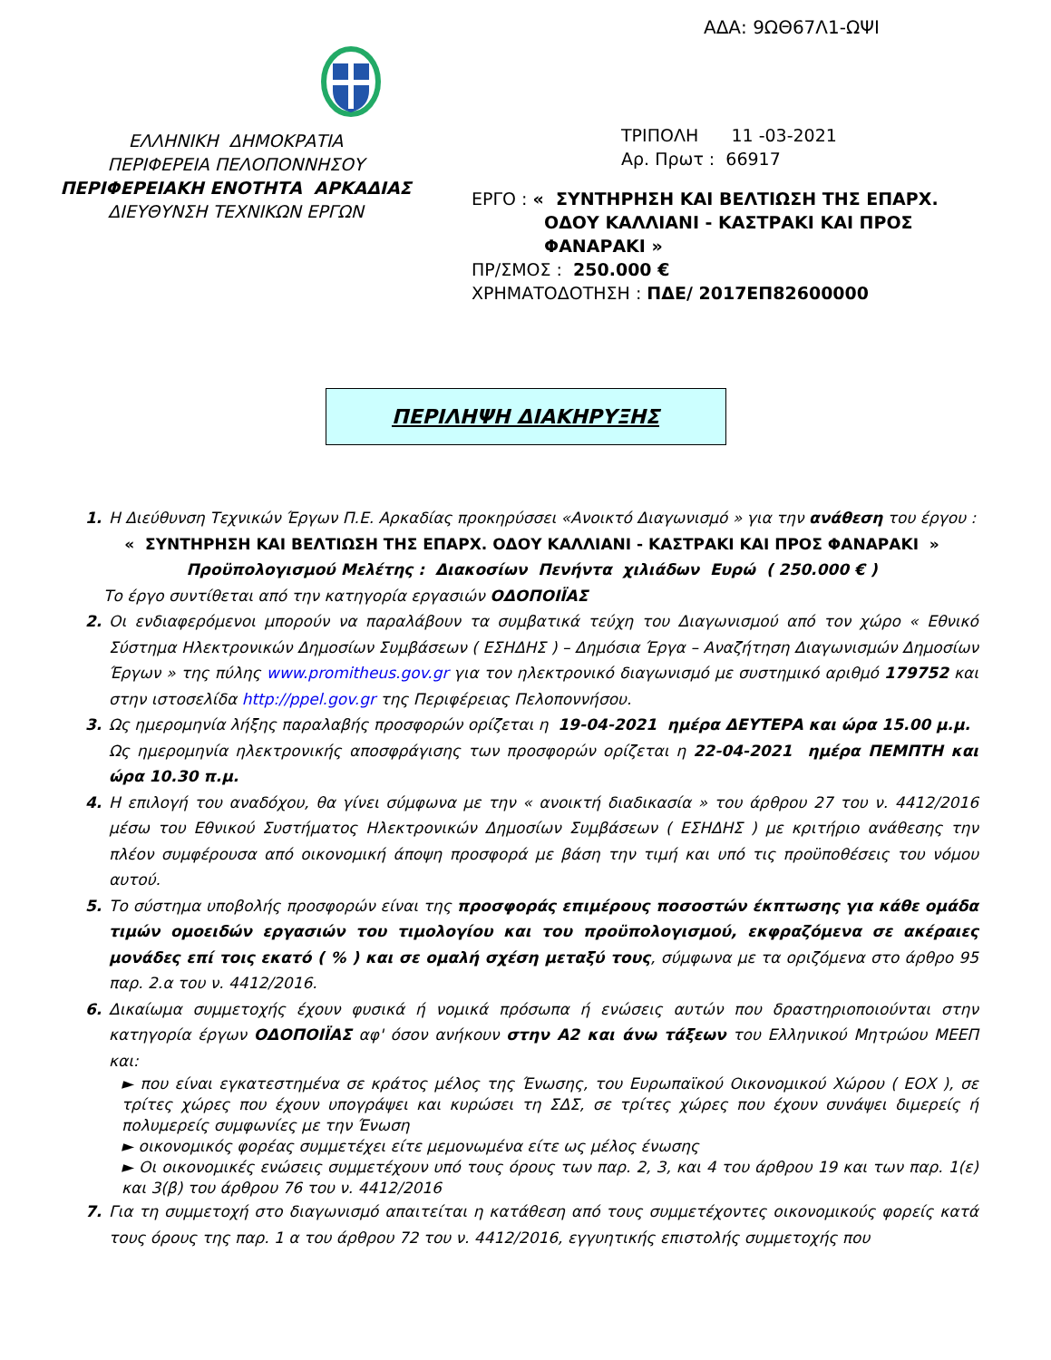ΑΔΑ: 9ΩΘ67Λ1-ΩΨΙ
ΕΛΛΗΝΙΚΗ ΔΗΜΟΚΡΑΤΙΑ
ΠΕΡΙΦΕΡΕΙΑ ΠΕΛΟΠΟΝΝΗΣΟΥ
ΠΕΡΙΦΕΡΕΙΑΚΗ ΕΝΟΤΗΤΑ ΑΡΚΑΔΙΑΣ
ΔΙΕΥΘΥΝΣΗ ΤΕΧΝΙΚΩΝ ΕΡΓΩΝ
ΤΡΙΠΟΛΗ 11 -03-2021
Αρ. Πρωτ : 66917
ΕΡΓΟ : « ΣΥΝΤΗΡΗΣΗ ΚΑΙ ΒΕΛΤΙΩΣΗ ΤΗΣ ΕΠΑΡΧ.
ΟΔΟΥ ΚΑΛΛΙΑΝΙ - ΚΑΣΤΡΑΚΙ ΚΑΙ ΠΡΟΣ
ΦΑΝΑΡΑΚΙ »
ΠΡ/ΣΜΟΣ : 250.000 €
ΧΡΗΜΑΤΟΔΟΤΗΣΗ : ΠΔΕ/ 2017ΕΠ82600000
ΠΕΡΙΛΗΨΗ ΔΙΑΚΗΡΥΞΗΣ
1. Η Διεύθυνση Τεχνικών Έργων Π.Ε. Αρκαδίας προκηρύσσει «Ανοικτό Διαγωνισμό » για την ανάθεση του έργου :
« ΣΥΝΤΗΡΗΣΗ ΚΑΙ ΒΕΛΤΙΩΣΗ ΤΗΣ ΕΠΑΡΧ. ΟΔΟΥ ΚΑΛΛΙΑΝΙ - ΚΑΣΤΡΑΚΙ ΚΑΙ ΠΡΟΣ ΦΑΝΑΡΑΚΙ »
Προϋπολογισμού Μελέτης : Διακοσίων Πενήντα χιλιάδων Ευρώ ( 250.000 € )
Το έργο συντίθεται από την κατηγορία εργασιών ΟΔΟΠΟΙΪΑΣ
2. Οι ενδιαφερόμενοι μπορούν να παραλάβουν τα συμβατικά τεύχη του Διαγωνισμού από τον χώρο « Εθνικό Σύστημα Ηλεκτρονικών Δημοσίων Συμβάσεων ( ΕΣΗΔΗΣ ) – Δημόσια Έργα – Αναζήτηση Διαγωνισμών Δημοσίων Έργων » της πύλης www.promitheus.gov.gr για τον ηλεκτρονικό διαγωνισμό με συστημικό αριθμό 179752 και στην ιστοσελίδα http://ppel.gov.gr της Περιφέρειας Πελοποννήσου.
3. Ως ημερομηνία λήξης παραλαβής προσφορών ορίζεται η 19-04-2021 ημέρα ΔΕΥΤΕΡΑ και ώρα 15.00 μ.μ.
Ως ημερομηνία ηλεκτρονικής αποσφράγισης των προσφορών ορίζεται η 22-04-2021 ημέρα ΠΕΜΠΤΗ και ώρα 10.30 π.μ.
4. Η επιλογή του αναδόχου, θα γίνει σύμφωνα με την « ανοικτή διαδικασία » του άρθρου 27 του ν. 4412/2016 μέσω του Εθνικού Συστήματος Ηλεκτρονικών Δημοσίων Συμβάσεων ( ΕΣΗΔΗΣ ) με κριτήριο ανάθεσης την πλέον συμφέρουσα από οικονομική άποψη προσφορά με βάση την τιμή και υπό τις προϋποθέσεις του νόμου αυτού.
5. Το σύστημα υποβολής προσφορών είναι της προσφοράς επιμέρους ποσοστών έκπτωσης για κάθε ομάδα τιμών ομοειδών εργασιών του τιμολογίου και του προϋπολογισμού, εκφραζόμενα σε ακέραιες μονάδες επί τοις εκατό ( % ) και σε ομαλή σχέση μεταξύ τους, σύμφωνα με τα οριζόμενα στο άρθρο 95 παρ. 2.α του ν. 4412/2016.
6. Δικαίωμα συμμετοχής έχουν φυσικά ή νομικά πρόσωπα ή ενώσεις αυτών που δραστηριοποιούνται στην κατηγορία έργων ΟΔΟΠΟΙΪΑΣ αφ' όσον ανήκουν στην Α2 και άνω τάξεων του Ελληνικού Μητρώου ΜΕΕΠ και:
► που είναι εγκατεστημένα σε κράτος μέλος της Ένωσης, του Ευρωπαϊκού Οικονομικού Χώρου ( ΕΟΧ ), σε τρίτες χώρες που έχουν υπογράψει και κυρώσει τη ΣΔΣ, σε τρίτες χώρες που έχουν συνάψει διμερείς ή πολυμερείς συμφωνίες με την Ένωση
► οικονομικός φορέας συμμετέχει είτε μεμονωμένα είτε ως μέλος ένωσης
► Οι οικονομικές ενώσεις συμμετέχουν υπό τους όρους των παρ. 2, 3, και 4 του άρθρου 19 και των παρ. 1(ε) και 3(β) του άρθρου 76 του ν. 4412/2016
7. Για τη συμμετοχή στο διαγωνισμό απαιτείται η κατάθεση από τους συμμετέχοντες οικονομικούς φορείς κατά τους όρους της παρ. 1 α του άρθρου 72 του ν. 4412/2016, εγγυητικής επιστολής συμμετοχής που